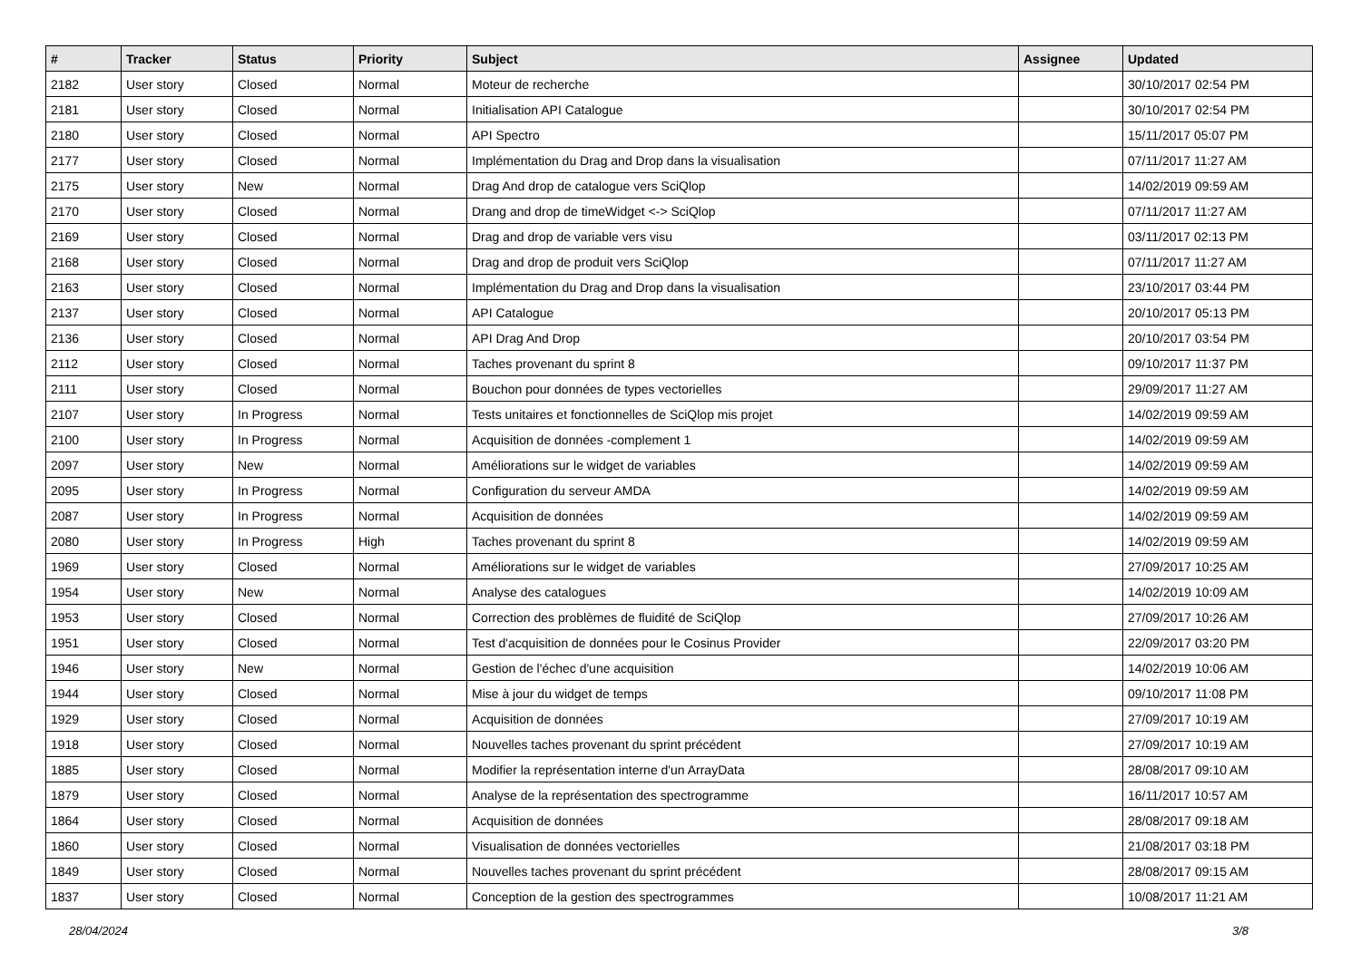| # | Tracker | Status | Priority | Subject | Assignee | Updated |
| --- | --- | --- | --- | --- | --- | --- |
| 2182 | User story | Closed | Normal | Moteur de recherche | | 30/10/2017 02:54 PM |
| 2181 | User story | Closed | Normal | Initialisation API Catalogue | | 30/10/2017 02:54 PM |
| 2180 | User story | Closed | Normal | API Spectro | | 15/11/2017 05:07 PM |
| 2177 | User story | Closed | Normal | Implémentation du Drag and Drop dans la visualisation | | 07/11/2017 11:27 AM |
| 2175 | User story | New | Normal | Drag And drop de catalogue vers SciQlop | | 14/02/2019 09:59 AM |
| 2170 | User story | Closed | Normal | Drang and drop de timeWidget <-> SciQlop | | 07/11/2017 11:27 AM |
| 2169 | User story | Closed | Normal | Drag and drop de variable vers visu | | 03/11/2017 02:13 PM |
| 2168 | User story | Closed | Normal | Drag and drop de produit vers SciQlop | | 07/11/2017 11:27 AM |
| 2163 | User story | Closed | Normal | Implémentation du Drag and Drop dans la visualisation | | 23/10/2017 03:44 PM |
| 2137 | User story | Closed | Normal | API Catalogue | | 20/10/2017 05:13 PM |
| 2136 | User story | Closed | Normal | API Drag And Drop | | 20/10/2017 03:54 PM |
| 2112 | User story | Closed | Normal | Taches provenant du sprint 8 | | 09/10/2017 11:37 PM |
| 2111 | User story | Closed | Normal | Bouchon pour données de types vectorielles | | 29/09/2017 11:27 AM |
| 2107 | User story | In Progress | Normal | Tests unitaires et fonctionnelles de SciQlop mis projet | | 14/02/2019 09:59 AM |
| 2100 | User story | In Progress | Normal | Acquisition de données -complement 1 | | 14/02/2019 09:59 AM |
| 2097 | User story | New | Normal | Améliorations sur le widget de variables | | 14/02/2019 09:59 AM |
| 2095 | User story | In Progress | Normal | Configuration du serveur AMDA | | 14/02/2019 09:59 AM |
| 2087 | User story | In Progress | Normal | Acquisition de données | | 14/02/2019 09:59 AM |
| 2080 | User story | In Progress | High | Taches provenant du sprint 8 | | 14/02/2019 09:59 AM |
| 1969 | User story | Closed | Normal | Améliorations sur le widget de variables | | 27/09/2017 10:25 AM |
| 1954 | User story | New | Normal | Analyse des catalogues | | 14/02/2019 10:09 AM |
| 1953 | User story | Closed | Normal | Correction des problèmes de fluidité de SciQlop | | 27/09/2017 10:26 AM |
| 1951 | User story | Closed | Normal | Test d'acquisition de données pour le Cosinus Provider | | 22/09/2017 03:20 PM |
| 1946 | User story | New | Normal | Gestion de l'échec d'une acquisition | | 14/02/2019 10:06 AM |
| 1944 | User story | Closed | Normal | Mise à jour du widget de temps | | 09/10/2017 11:08 PM |
| 1929 | User story | Closed | Normal | Acquisition de données | | 27/09/2017 10:19 AM |
| 1918 | User story | Closed | Normal | Nouvelles taches provenant du sprint précédent | | 27/09/2017 10:19 AM |
| 1885 | User story | Closed | Normal | Modifier la représentation interne d'un ArrayData | | 28/08/2017 09:10 AM |
| 1879 | User story | Closed | Normal | Analyse de la représentation des spectrogramme | | 16/11/2017 10:57 AM |
| 1864 | User story | Closed | Normal | Acquisition de données | | 28/08/2017 09:18 AM |
| 1860 | User story | Closed | Normal | Visualisation de données vectorielles | | 21/08/2017 03:18 PM |
| 1849 | User story | Closed | Normal | Nouvelles taches provenant du sprint précédent | | 28/08/2017 09:15 AM |
| 1837 | User story | Closed | Normal | Conception de la gestion des spectrogrammes | | 10/08/2017 11:21 AM |
28/04/2024 3/8